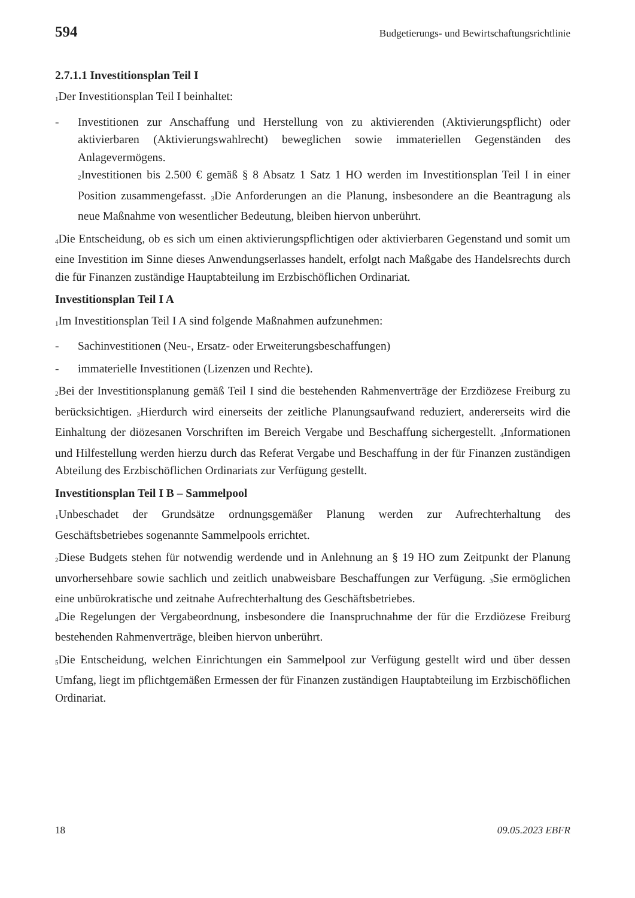594 Budgetierungs- und Bewirtschaftungsrichtlinie
2.7.1.1 Investitionsplan Teil I
<sub>1</sub>Der Investitionsplan Teil I beinhaltet:
- Investitionen zur Anschaffung und Herstellung von zu aktivierenden (Aktivierungs­pflicht) oder aktivierbaren (Aktivierungswahlrecht) beweglichen sowie immateriel­len Gegenständen des Anlagevermögens.
<sub>2</sub>Investitionen bis 2.500 € gemäß § 8 Absatz 1 Satz 1 HO werden im Investitionsplan Teil I in einer Position zusammengefasst. <sub>3</sub>Die Anforderungen an die Planung, insbesondere an die Beantragung als neue Maßnahme von wesentlicher Bedeutung, bleiben hiervon unberührt.
<sub>4</sub>Die Entscheidung, ob es sich um einen aktivierungspflichtigen oder aktivierbaren Ge­genstand und somit um eine Investition im Sinne dieses Anwendungserlasses handelt, erfolgt nach Maßgabe des Handelsrechts durch die für Finanzen zuständige Hauptabtei­lung im Erzbischöflichen Ordinariat.
Investitionsplan Teil I A
<sub>1</sub>Im Investitionsplan Teil I A sind folgende Maßnahmen aufzunehmen:
- Sachinvestitionen (Neu-, Ersatz- oder Erweiterungsbeschaffungen)
- immaterielle Investitionen (Lizenzen und Rechte).
<sub>2</sub>Bei der Investitionsplanung gemäß Teil I sind die bestehenden Rahmenverträge der Erzdiözese Freiburg zu berücksichtigen. <sub>3</sub>Hierdurch wird einerseits der zeitliche Pla­nungsaufwand reduziert, andererseits wird die Einhaltung der diözesanen Vorschriften im Bereich Vergabe und Beschaffung sichergestellt. <sub>4</sub>Informationen und Hilfestellung werden hierzu durch das Referat Vergabe und Beschaffung in der für Finanzen zuständi­gen Abteilung des Erzbischöflichen Ordinariats zur Verfügung gestellt.
Investitionsplan Teil I B – Sammelpool
<sub>1</sub>Unbeschadet der Grundsätze ordnungsgemäßer Planung werden zur Aufrechterhaltung des Geschäftsbetriebes sogenannte Sammelpools errichtet.
<sub>2</sub>Diese Budgets stehen für notwendig werdende und in Anlehnung an § 19 HO zum Zeitpunkt der Planung unvorhersehbare sowie sachlich und zeitlich unabweisbare Be­schaffungen zur Verfügung. <sub>3</sub>Sie ermöglichen eine unbürokratische und zeitnahe Auf­rechterhaltung des Geschäftsbetriebes.
<sub>4</sub>Die Regelungen der Vergabeordnung, insbesondere die Inanspruchnahme der für die Erzdiözese Freiburg bestehenden Rahmenverträge, bleiben hiervon unberührt.
<sub>5</sub>Die Entscheidung, welchen Einrichtungen ein Sammelpool zur Verfügung gestellt wird und über dessen Umfang, liegt im pflichtgemäßen Ermessen der für Finanzen zuständi­gen Hauptabteilung im Erzbischöflichen Ordinariat.
18 09.05.2023 EBFR